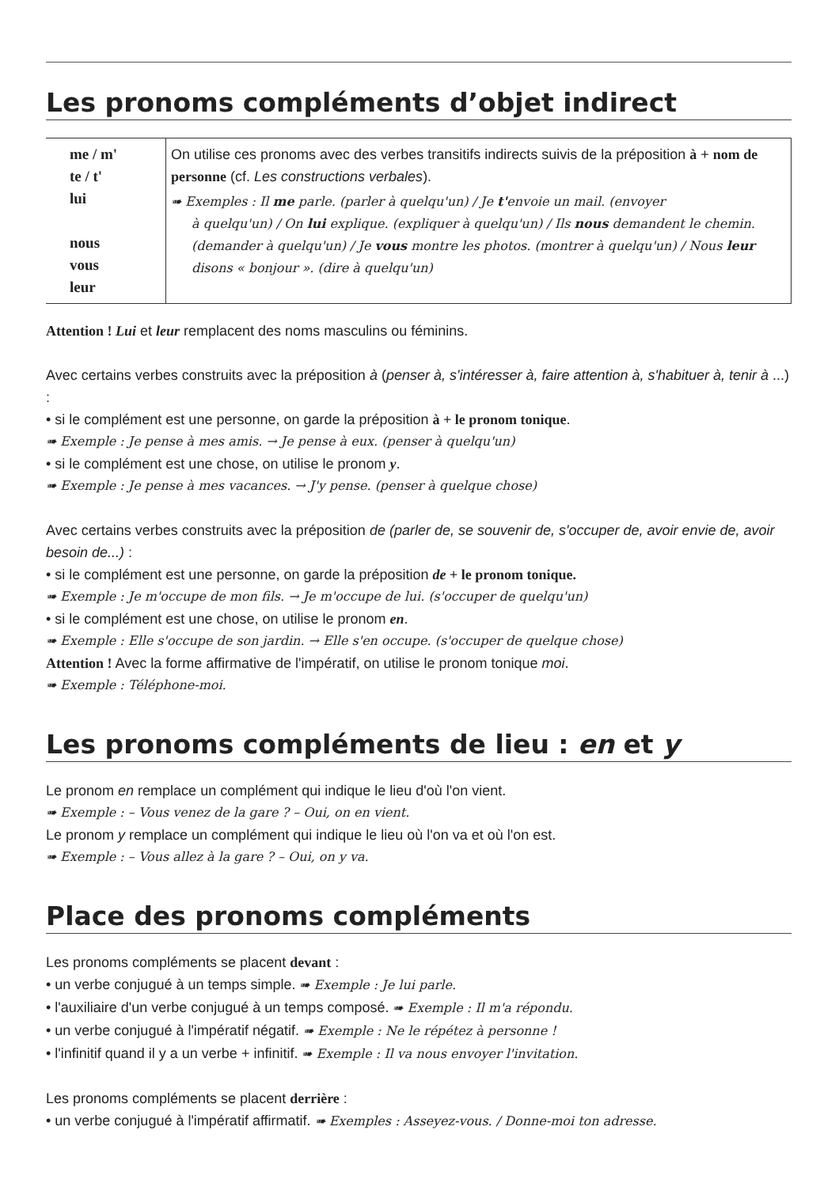Les pronoms compléments d’objet indirect
| me / m' te / t' lui nous vous leur | On utilise ces pronoms avec des verbes transitifs indirects suivis de la préposition à + nom de personne (cf. Les constructions verbales ). ➠ Exemples : Il me parle. (parler à quelqu'un) / Je t' envoie un mail. (envoyer à quelqu'un) / On lui explique. (expliquer à quelqu'un) / Ils nous demandent le chemin. (demander à quelqu'un) / Je vous montre les photos. (montrer à quelqu'un) / Nous leur disons « bonjour ». (dire à quelqu'un) |
Attention ! Lui et leur remplacent des noms masculins ou féminins.
Avec certains verbes construits avec la préposition à (penser à, s'intéresser à, faire attention à, s'habituer à, tenir à ...) :
• si le complément est une personne, on garde la préposition à + le pronom tonique.
➠ Exemple : Je pense à mes amis. → Je pense à eux. (penser à quelqu'un)
• si le complément est une chose, on utilise le pronom y.
➠ Exemple : Je pense à mes vacances. → J'y pense. (penser à quelque chose)
Avec certains verbes construits avec la préposition de (parler de, se souvenir de, s'occuper de, avoir envie de, avoir besoin de...) :
• si le complément est une personne, on garde la préposition de + le pronom tonique.
➠ Exemple : Je m'occupe de mon fils. → Je m'occupe de lui. (s'occuper de quelqu'un)
• si le complément est une chose, on utilise le pronom en.
➠ Exemple : Elle s'occupe de son jardin. → Elle s'en occupe. (s'occuper de quelque chose)
Attention ! Avec la forme affirmative de l'impératif, on utilise le pronom tonique moi.
➠ Exemple : Téléphone-moi.
Les pronoms compléments de lieu : en et y
Le pronom en remplace un complément qui indique le lieu d'où l'on vient.
➠ Exemple : – Vous venez de la gare ? – Oui, on en vient.
Le pronom y remplace un complément qui indique le lieu où l'on va et où l'on est.
➠ Exemple : – Vous allez à la gare ? – Oui, on y va.
Place des pronoms compléments
Les pronoms compléments se placent devant :
• un verbe conjugué à un temps simple. ➠ Exemple : Je lui parle.
• l'auxiliaire d'un verbe conjugué à un temps composé. ➠ Exemple : Il m'a répondu.
• un verbe conjugué à l'impératif négatif. ➠ Exemple : Ne le répétez à personne !
• l'infinitif quand il y a un verbe + infinitif. ➠ Exemple : Il va nous envoyer l'invitation.
Les pronoms compléments se placent derrière :
• un verbe conjugué à l'impératif affirmatif. ➠ Exemples : Asseyez-vous. / Donne-moi ton adresse.